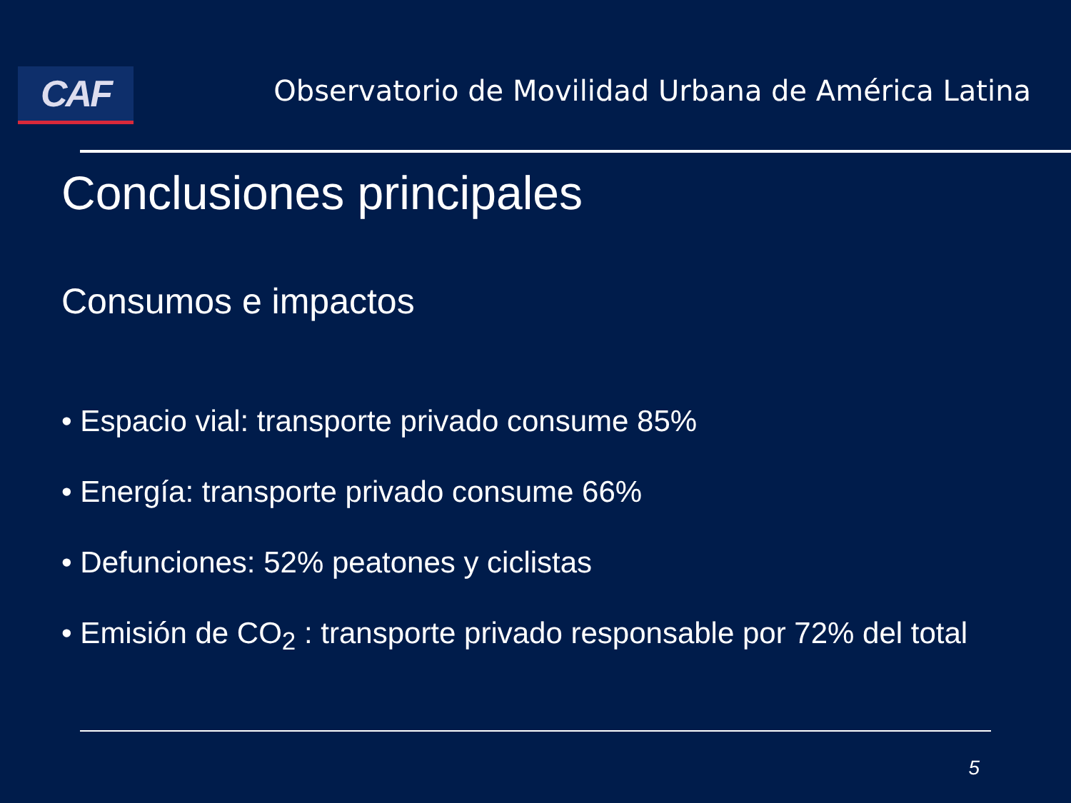CAF
Observatorio de Movilidad Urbana de América Latina
Conclusiones principales
Consumos e impactos
• Espacio vial: transporte privado consume 85%
• Energía: transporte privado consume 66%
• Defunciones: 52% peatones y ciclistas
• Emisión de CO<sub>2</sub> : transporte privado responsable por 72% del total
5